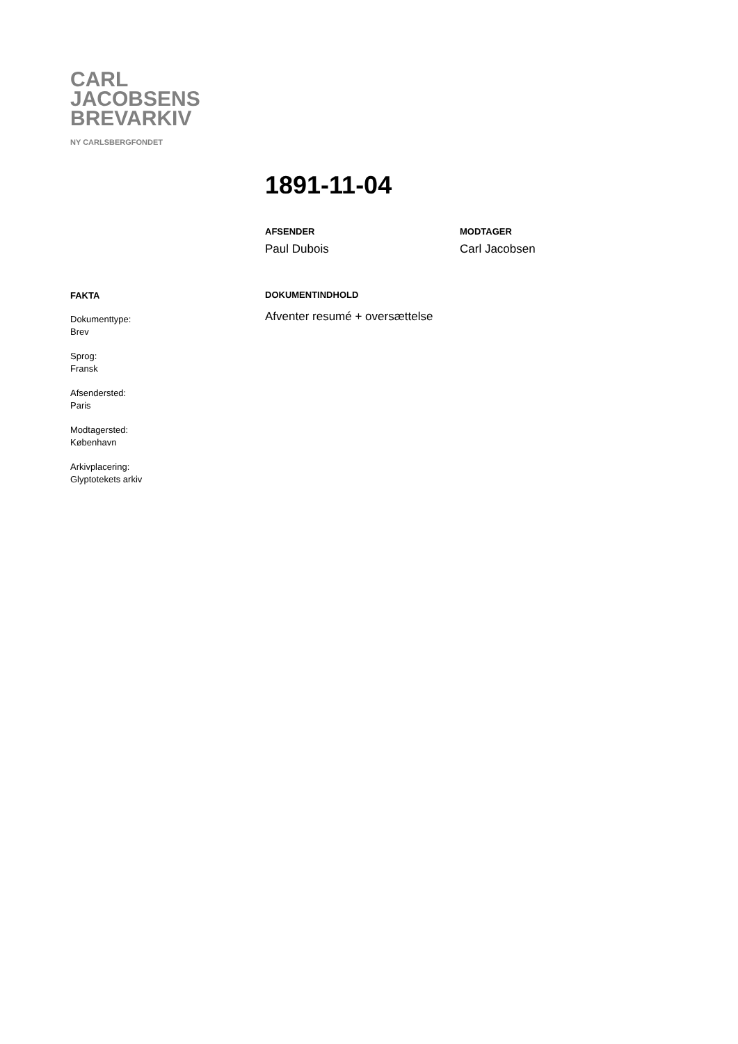CARL
JACOBSENS
BREVARKIV
NY CARLSBERGFONDET
1891-11-04
AFSENDER
Paul Dubois
MODTAGER
Carl Jacobsen
FAKTA
Dokumenttype:
Brev
Sprog:
Fransk
Afsendersted:
Paris
Modtagersted:
København
Arkivplacering:
Glyptotekets arkiv
DOKUMENTINDHOLD
Afventer resumé + oversættelse